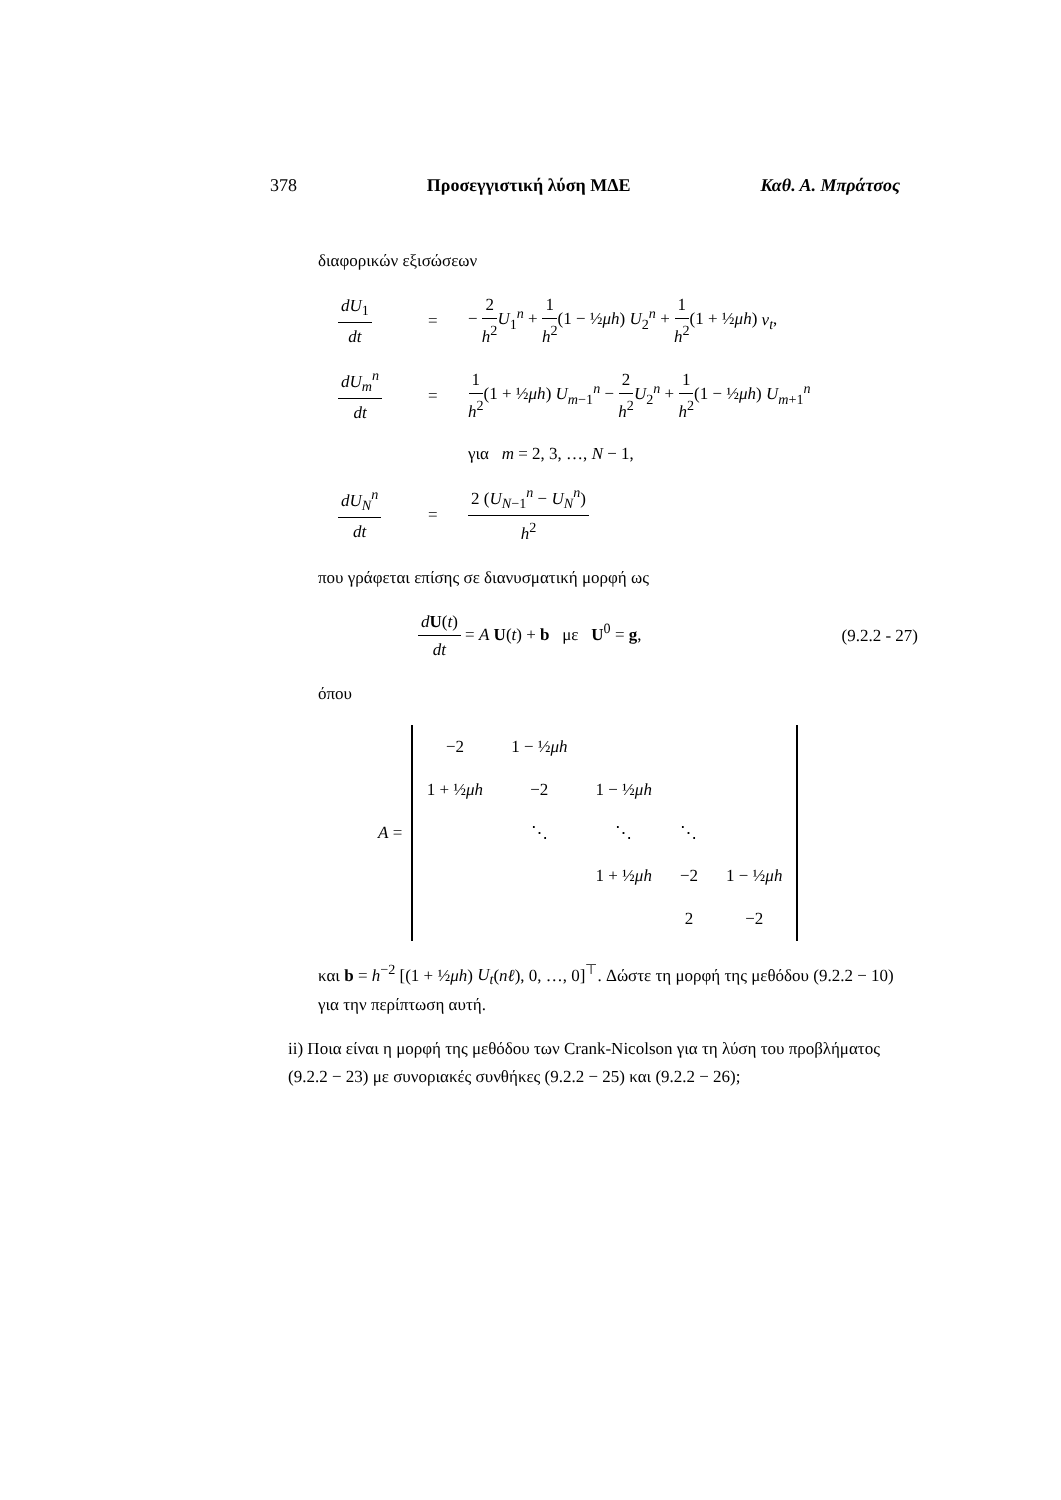378 Προσεγγιστική λύση ΜΔΕ Καθ. Α. Μπράτσος
διαφορικών εξισώσεων
dU<sub>1</sub> dt
=
− 2 h<sup>2</sup> U<sub>1</sub><sup>n</sup> + 1 h<sup>2</sup>(1 − ½μh) U<sub>2</sub><sup>n</sup> + 1 h<sup>2</sup>(1 + ½μh) v<sub>t</sub>,
dU<sub>m</sub><sup>n</sup> dt
=
1 h<sup>2</sup>(1 + ½μh) U<sub>m−1</sub><sup>n</sup> − 2 h<sup>2</sup> U<sub>2</sub><sup>n</sup> + 1 h<sup>2</sup>(1 − ½μh) U<sub>m+1</sub><sup>n</sup>
για m = 2, 3, …, N − 1,
dU<sub>N</sub><sup>n</sup> dt
=
2 (U<sub>N−1</sub><sup>n</sup> − U<sub>N</sub><sup>n</sup>) h<sup>2</sup>
που γράφεται επίσης σε διανυσματική μορφή ως
dU(t) dt = A U(t) + b με U<sup>0</sup> = g, (9.2.2 - 27)
όπου
A =
| −2 | 1 − ½ μh | | | |
| 1 + ½ μh | −2 | 1 − ½ μh | | |
| | ⋱ | ⋱ | ⋱ | |
| | | 1 + ½ μh | −2 | 1 − ½ μh |
| | | | 2 | −2 |
και b = h<sup>−2</sup> [(1 + ½μh) U<sub>t</sub>(nℓ), 0, …, 0]<sup>⊤</sup>. Δώστε τη μορφή της μεθόδου (9.2.2 − 10) για την περίπτωση αυτή.
ii) Ποια είναι η μορφή της μεθόδου των Crank-Nicolson για τη λύση του προβλήματος (9.2.2 − 23) με συνοριακές συνθήκες (9.2.2 − 25) και (9.2.2 − 26);